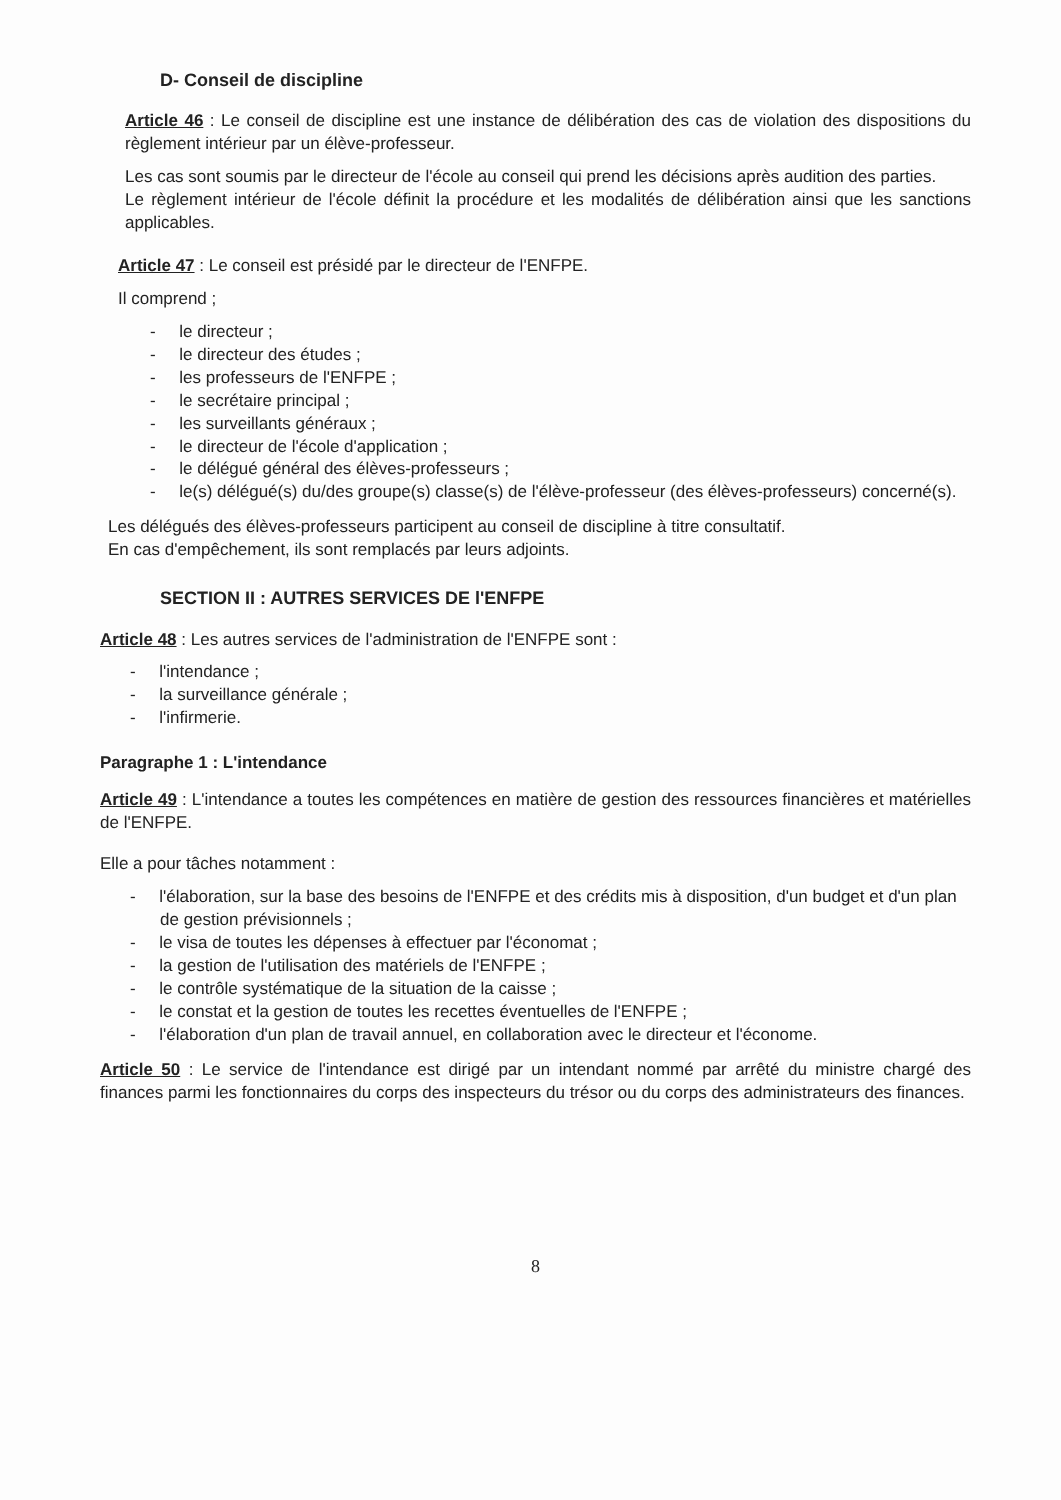D- Conseil de discipline
Article 46 : Le conseil de discipline est une instance de délibération des cas de violation des dispositions du règlement intérieur par un élève-professeur.
Les cas sont soumis par le directeur de l'école au conseil qui prend les décisions après audition des parties.
Le règlement intérieur de l'école définit la procédure et les modalités de délibération ainsi que les sanctions applicables.
Article 47 : Le conseil est présidé par le directeur de l'ENFPE.
Il comprend ;
- le directeur ;
- le directeur des études ;
- les professeurs de l'ENFPE ;
- le secrétaire principal ;
- les surveillants généraux ;
- le directeur de l'école d'application ;
- le délégué général des élèves-professeurs ;
- le(s) délégué(s) du/des groupe(s) classe(s) de l'élève-professeur (des élèves-professeurs) concerné(s).
Les délégués des élèves-professeurs participent au conseil de discipline à titre consultatif.
En cas d'empêchement, ils sont remplacés par leurs adjoints.
SECTION II : AUTRES SERVICES DE l'ENFPE
Article 48 : Les autres services de l'administration de l'ENFPE sont :
- l'intendance ;
- la surveillance générale ;
- l'infirmerie.
Paragraphe 1 : L'intendance
Article 49 : L'intendance a toutes les compétences en matière de gestion des ressources financières et matérielles de l'ENFPE.
Elle a pour tâches notamment :
- l'élaboration, sur la base des besoins de l'ENFPE et des crédits mis à disposition, d'un budget et d'un plan de gestion prévisionnels ;
- le visa de toutes les dépenses à effectuer par l'économat ;
- la gestion de l'utilisation des matériels de l'ENFPE ;
- le contrôle systématique de la situation de la caisse ;
- le constat et la gestion de toutes les recettes éventuelles de l'ENFPE ;
- l'élaboration d'un plan de travail annuel, en collaboration avec le directeur et l'économe.
Article 50 : Le service de l'intendance est dirigé par un intendant nommé par arrêté du ministre chargé des finances parmi les fonctionnaires du corps des inspecteurs du trésor ou du corps des administrateurs des finances.
8